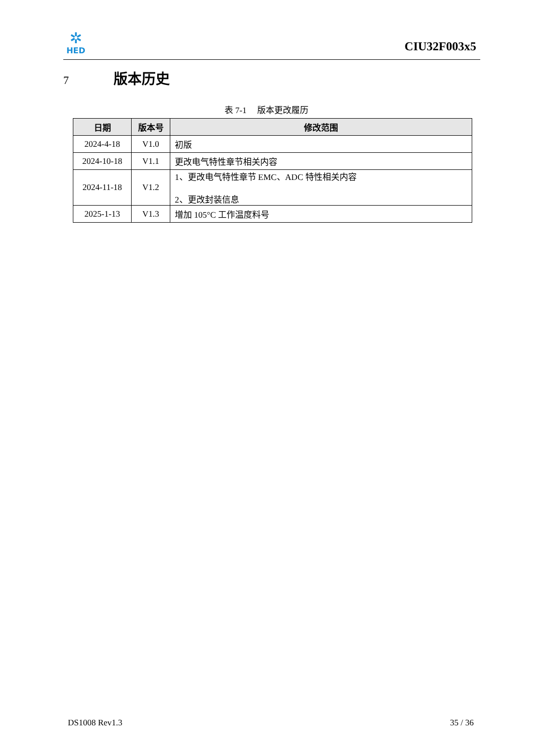✲
HED
CIU32F003x5
7 版本历史
表 7-1 版本更改履历
| 日期 | 版本号 | 修改范围 |
| --- | --- | --- |
| 2024-4-18 | V1.0 | 初版 |
| 2024-10-18 | V1.1 | 更改电气特性章节相关内容 |
| 2024-11-18 | V1.2 | 1、更改电气特性章节 EMC、ADC 特性相关内容 2、更改封装信息 |
| 2025-1-13 | V1.3 | 增加 105°C 工作温度料号 |
DS1008 Rev1.3 35 / 36